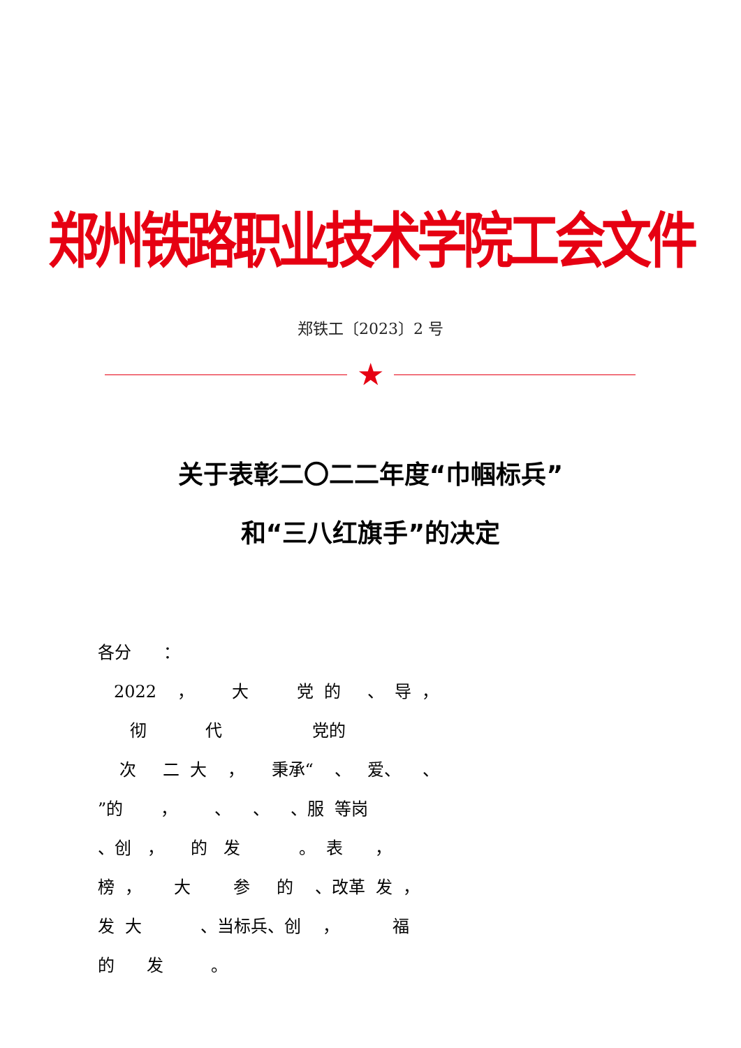郑州铁路职业技术学院工会文件
郑铁工〔2023〕2 号
★
关于表彰二〇二二年度“巾帼标兵”
和“三八红旗手”的决定
各分 ： 2022 ， 大 党 的 、 导 ， 彻 代 党的 次 二 大 ， 秉承“ 、 爱、 、 ”的 ， 、 、 、服 等岗 、创 ， 的 发 。 表 ， 榜 ， 大 参 的 、改革 发 ， 发 大 、当标兵、创 ， 福 的 发 。